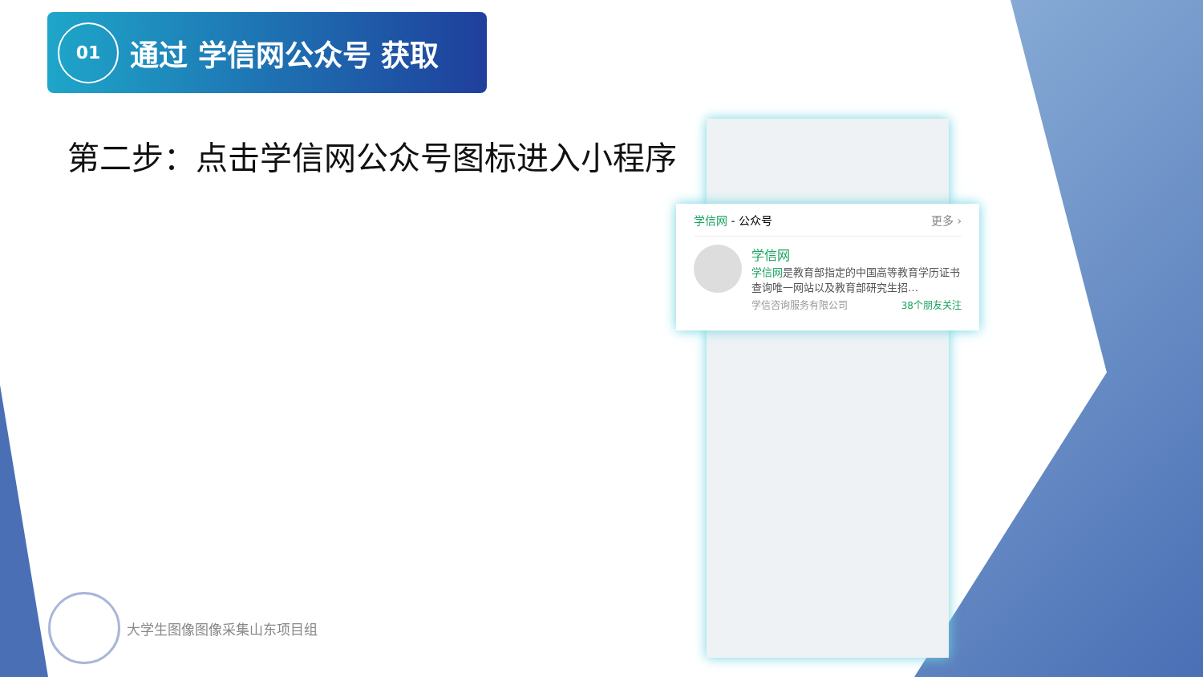01
通过 学信网公众号 获取
第二步：点击学信网公众号图标进入小程序
学信网 - 公众号 更多 ›
学信网
学信网是教育部指定的中国高等教育学历证书查询唯一网站以及教育部研究生招…
学信咨询服务有限公司 38个朋友关注
大学生图像图像采集山东项目组